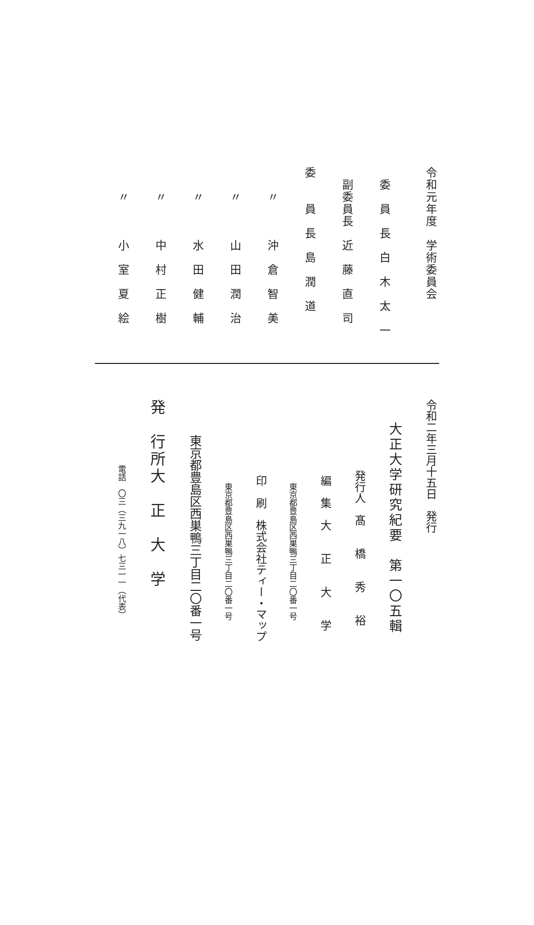令和元年度　学術委員会
　委　員　長　白　木　太　一
　副委員長　近　藤　直　司
委　　員　長　島　潤　道
　　〃　　　沖　倉　智　美
　　〃　　　山　田　潤　治
　　〃　　　水　田　健　輔
　　〃　　　中　村　正　樹
　　〃　　　小　室　夏　絵
令和二年三月十五日　発行
大正大学研究紀要　第一〇五輯
発行人　髙　　橋　　秀　　裕
編　集　大　　正　　大　　学
東京都豊島区西巣鴨三丁目二〇番一号
印　刷　株式会社ティー・マップ
東京都豊島区西巣鴨三丁目二〇番一号
東京都豊島区西巣鴨三丁目二〇番一号
発　行所大　正　大　学
電話　〇三（三九一八）七三一一（代表）